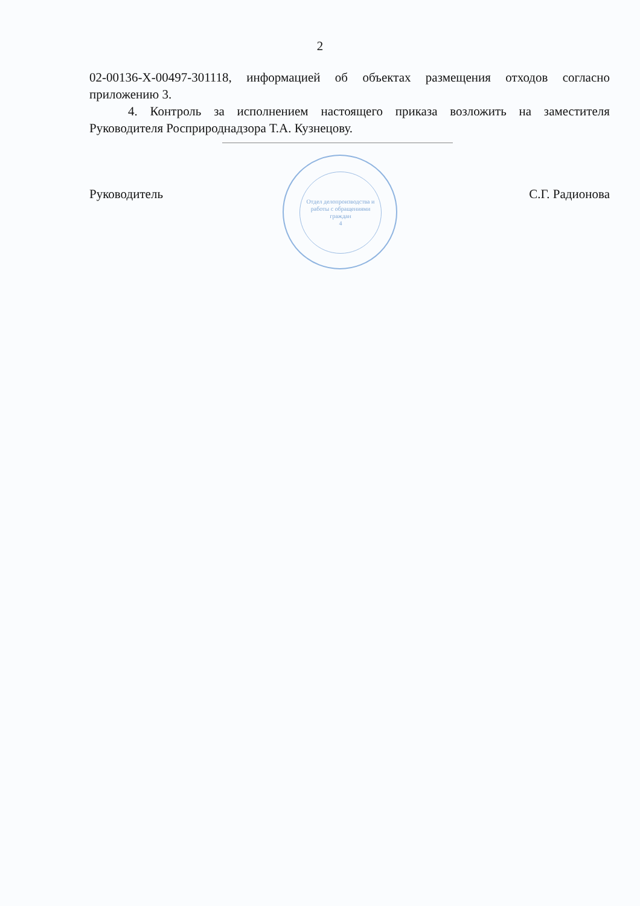2
02-00136-Х-00497-301118, информацией об объектах размещения отходов согласно приложению 3.
4. Контроль за исполнением настоящего приказа возложить на заместителя Руководителя Росприроднадзора Т.А. Кузнецову.
Руководитель С.Г. Радионова
Отдел делопроизводства и работы с обращениями граждан
4